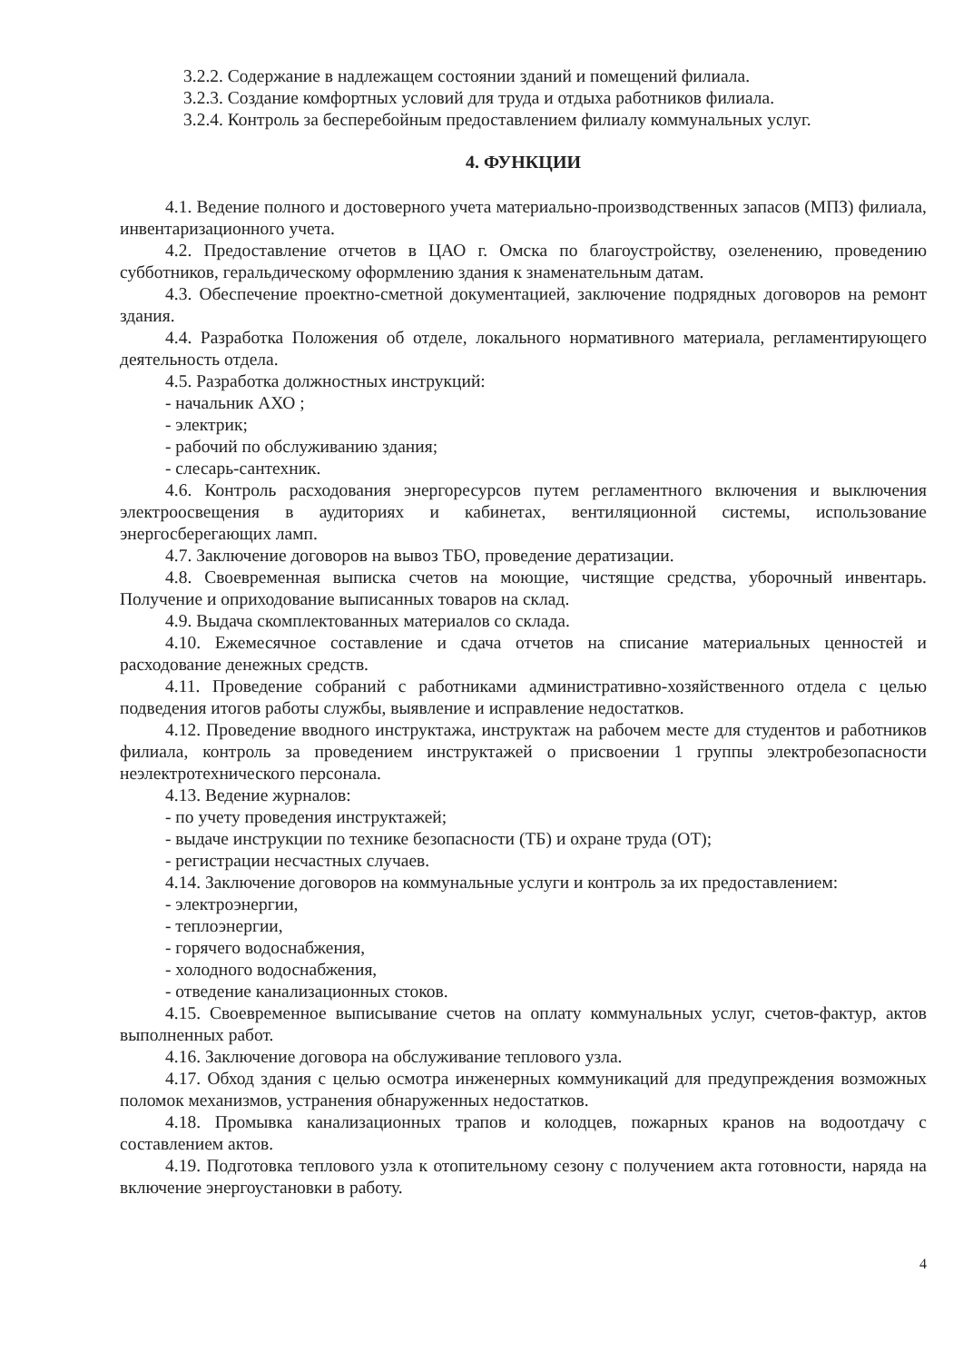3.2.2. Содержание в надлежащем состоянии зданий и помещений филиала.
3.2.3. Создание комфортных условий для труда и отдыха работников филиала.
3.2.4. Контроль за бесперебойным предоставлением филиалу коммунальных услуг.
4. ФУНКЦИИ
4.1. Ведение полного и достоверного учета материально-производственных запасов (МПЗ) филиала, инвентаризационного учета.
4.2. Предоставление отчетов в ЦАО г. Омска по благоустройству, озеленению, проведению субботников, геральдическому оформлению здания к знаменательным датам.
4.3. Обеспечение проектно-сметной документацией, заключение подрядных договоров на ремонт здания.
4.4. Разработка Положения об отделе, локального нормативного материала, регламентирующего деятельность отдела.
4.5. Разработка должностных инструкций:
- начальник АХО ;
- электрик;
- рабочий по обслуживанию здания;
- слесарь-сантехник.
4.6. Контроль расходования энергоресурсов путем регламентного включения и выключения электроосвещения в аудиториях и кабинетах, вентиляционной системы, использование энергосберегающих ламп.
4.7. Заключение договоров на вывоз ТБО, проведение дератизации.
4.8. Своевременная выписка счетов на моющие, чистящие средства, уборочный инвентарь. Получение и оприходование выписанных товаров на склад.
4.9. Выдача скомплектованных материалов со склада.
4.10. Ежемесячное составление и сдача отчетов на списание материальных ценностей и расходование денежных средств.
4.11. Проведение собраний с работниками административно-хозяйственного отдела с целью подведения итогов работы службы, выявление и исправление недостатков.
4.12. Проведение вводного инструктажа, инструктаж на рабочем месте для студентов и работников филиала, контроль за проведением инструктажей о присвоении 1 группы электробезопасности неэлектротехнического персонала.
4.13. Ведение журналов:
- по учету проведения инструктажей;
- выдаче инструкции по технике безопасности (ТБ) и охране труда (ОТ);
- регистрации несчастных случаев.
4.14. Заключение договоров на коммунальные услуги и контроль за их предоставлением:
- электроэнергии,
- теплоэнергии,
- горячего водоснабжения,
- холодного водоснабжения,
- отведение канализационных стоков.
4.15. Своевременное выписывание счетов на оплату коммунальных услуг, счетов-фактур, актов выполненных работ.
4.16. Заключение договора на обслуживание теплового узла.
4.17. Обход здания с целью осмотра инженерных коммуникаций для предупреждения возможных поломок механизмов, устранения обнаруженных недостатков.
4.18. Промывка канализационных трапов и колодцев, пожарных кранов на водоотдачу с составлением актов.
4.19. Подготовка теплового узла к отопительному сезону с получением акта готовности, наряда на включение энергоустановки в работу.
4